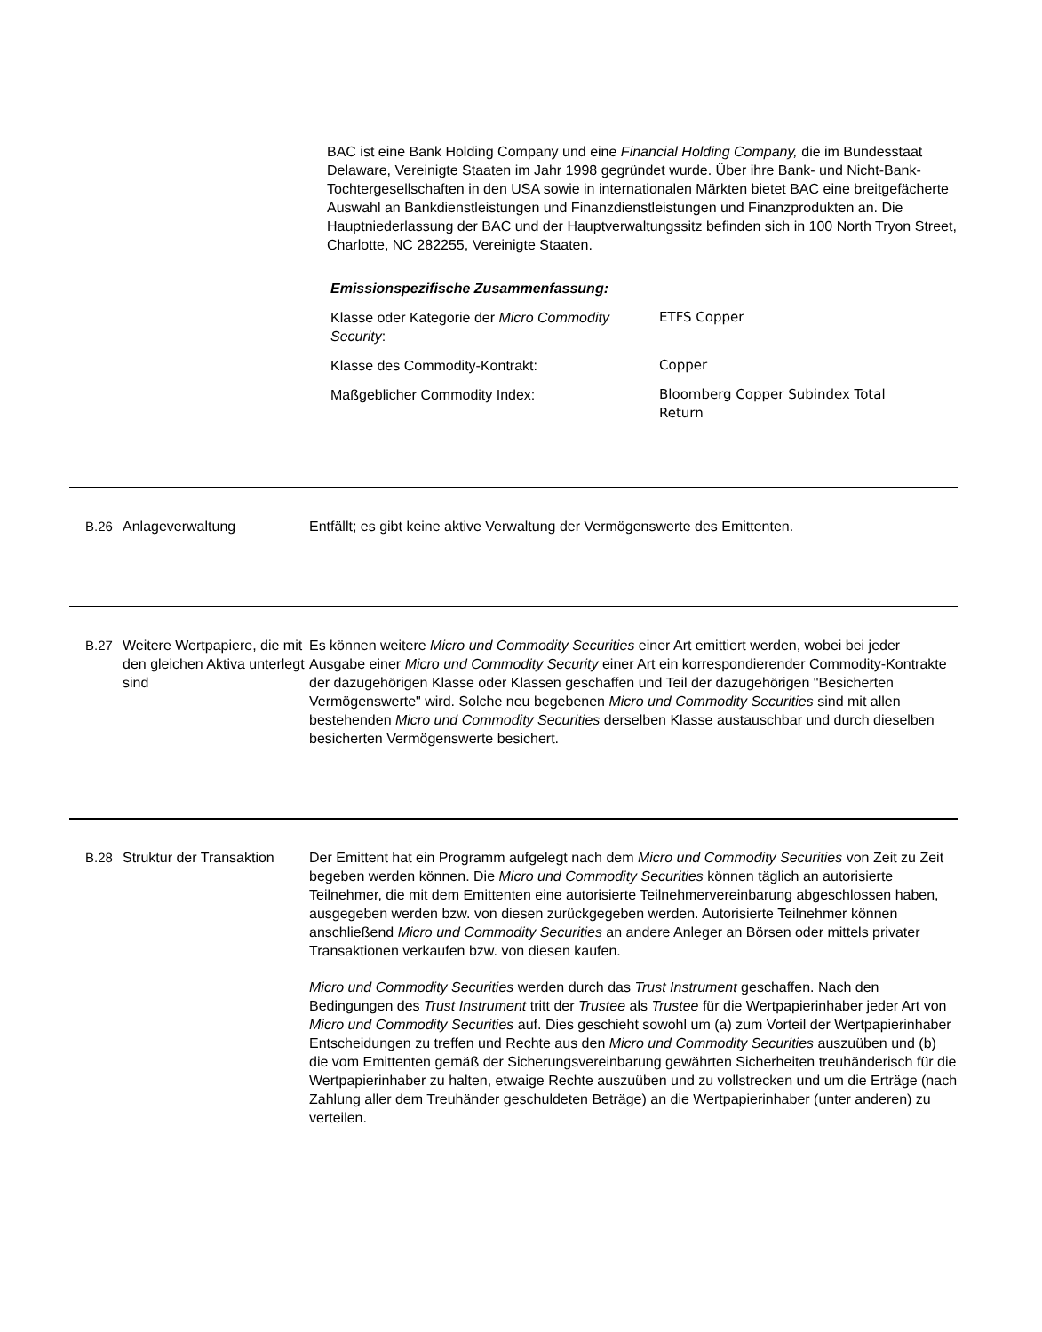BAC ist eine Bank Holding Company und eine Financial Holding Company, die im Bundesstaat Delaware, Vereinigte Staaten im Jahr 1998 gegründet wurde. Über ihre Bank- und Nicht-Bank-Tochtergesellschaften in den USA sowie in internationalen Märkten bietet BAC eine breitgefächerte Auswahl an Bankdienstleistungen und Finanzdienstleistungen und Finanzprodukten an. Die Hauptniederlassung der BAC und der Hauptverwaltungssitz befinden sich in 100 North Tryon Street, Charlotte, NC 282255, Vereinigte Staaten.
Emissionspezifische Zusammenfassung:
| Klasse oder Kategorie der Micro Commodity Security : | ETFS Copper |
| Klasse des Commodity-Kontrakt: | Copper |
| Maßgeblicher Commodity Index: | Bloomberg Copper Subindex Total Return |
B.26 Anlageverwaltung Entfällt; es gibt keine aktive Verwaltung der Vermögenswerte des Emittenten.
B.27 Weitere Wertpapiere, die mit den gleichen Aktiva unterlegt sind
Es können weitere Micro und Commodity Securities einer Art emittiert werden, wobei bei jeder Ausgabe einer Micro und Commodity Security einer Art ein korrespondierender Commodity-Kontrakte der dazugehörigen Klasse oder Klassen geschaffen und Teil der dazugehörigen "Besicherten Vermögenswerte" wird. Solche neu begebenen Micro und Commodity Securities sind mit allen bestehenden Micro und Commodity Securities derselben Klasse austauschbar und durch dieselben besicherten Vermögenswerte besichert.
B.28 Struktur der Transaktion
Der Emittent hat ein Programm aufgelegt nach dem Micro und Commodity Securities von Zeit zu Zeit begeben werden können. Die Micro und Commodity Securities können täglich an autorisierte Teilnehmer, die mit dem Emittenten eine autorisierte Teilnehmervereinbarung abgeschlossen haben, ausgegeben werden bzw. von diesen zurückgegeben werden. Autorisierte Teilnehmer können anschließend Micro und Commodity Securities an andere Anleger an Börsen oder mittels privater Transaktionen verkaufen bzw. von diesen kaufen.
Micro und Commodity Securities werden durch das Trust Instrument geschaffen. Nach den Bedingungen des Trust Instrument tritt der Trustee als Trustee für die Wertpapierinhaber jeder Art von Micro und Commodity Securities auf. Dies geschieht sowohl um (a) zum Vorteil der Wertpapierinhaber Entscheidungen zu treffen und Rechte aus den Micro und Commodity Securities auszuüben und (b) die vom Emittenten gemäß der Sicherungsvereinbarung gewährten Sicherheiten treuhänderisch für die Wertpapierinhaber zu halten, etwaige Rechte auszuüben und zu vollstrecken und um die Erträge (nach Zahlung aller dem Treuhänder geschuldeten Beträge) an die Wertpapierinhaber (unter anderen) zu verteilen.